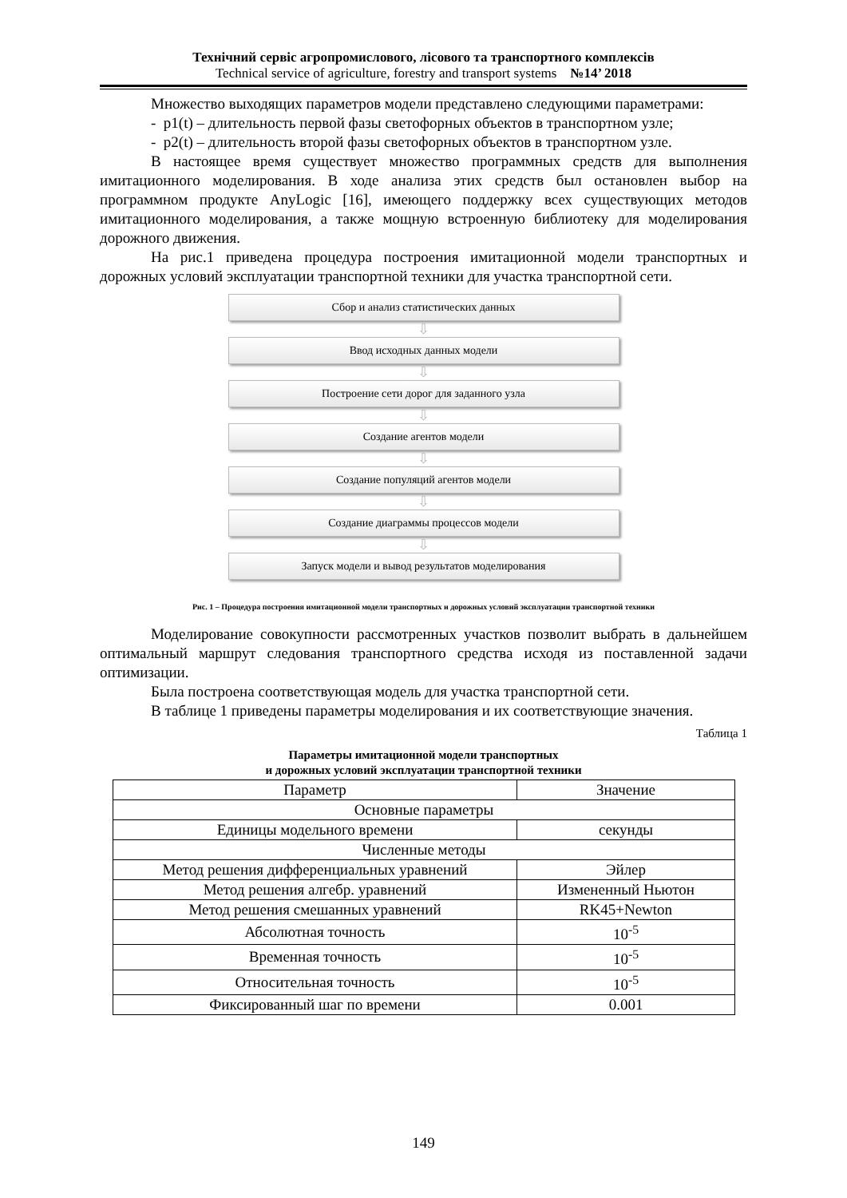Технічний сервіс агропромислового, лісового та транспортного комплексів
Technical service of agriculture, forestry and transport systems №14’ 2018
Множество выходящих параметров модели представлено следующими параметрами:
- p1(t) – длительность первой фазы светофорных объектов в транспортном узле;
- p2(t) – длительность второй фазы светофорных объектов в транспортном узле.
В настоящее время существует множество программных средств для выполнения имитационного моделирования. В ходе анализа этих средств был остановлен выбор на программном продукте AnyLogic [16], имеющего поддержку всех существующих методов имитационного моделирования, а также мощную встроенную библиотеку для моделирования дорожного движения.
На рис.1 приведена процедура построения имитационной модели транспортных и дорожных условий эксплуатации транспортной техники для участка транспортной сети.
Сбор и анализ статистических данных
⇩
Ввод исходных данных модели
⇩
Построение сети дорог для заданного узла
⇩
Создание агентов модели
⇩
Создание популяций агентов модели
⇩
Создание диаграммы процессов модели
⇩
Запуск модели и вывод результатов моделирования
Рис. 1 – Процедура построения имитационной модели транспортных и дорожных условий эксплуатации транспортной техники
Моделирование совокупности рассмотренных участков позволит выбрать в дальнейшем оптимальный маршрут следования транспортного средства исходя из поставленной задачи оптимизации.
Была построена соответствующая модель для участка транспортной сети.
В таблице 1 приведены параметры моделирования и их соответствующие значения.
Таблица 1
Параметры имитационной модели транспортных
и дорожных условий эксплуатации транспортной техники
| Параметр | Значение |
| --- | --- |
| Основные параметры | |
| Единицы модельного времени | секунды |
| Численные методы | |
| Метод решения дифференциальных уравнений | Эйлер |
| Метод решения алгебр. уравнений | Измененный Ньютон |
| Метод решения смешанных уравнений | RK45+Newton |
| Абсолютная точность | 10<sup>-5</sup> |
| Временная точность | 10<sup>-5</sup> |
| Относительная точность | 10<sup>-5</sup> |
| Фиксированный шаг по времени | 0.001 |
149